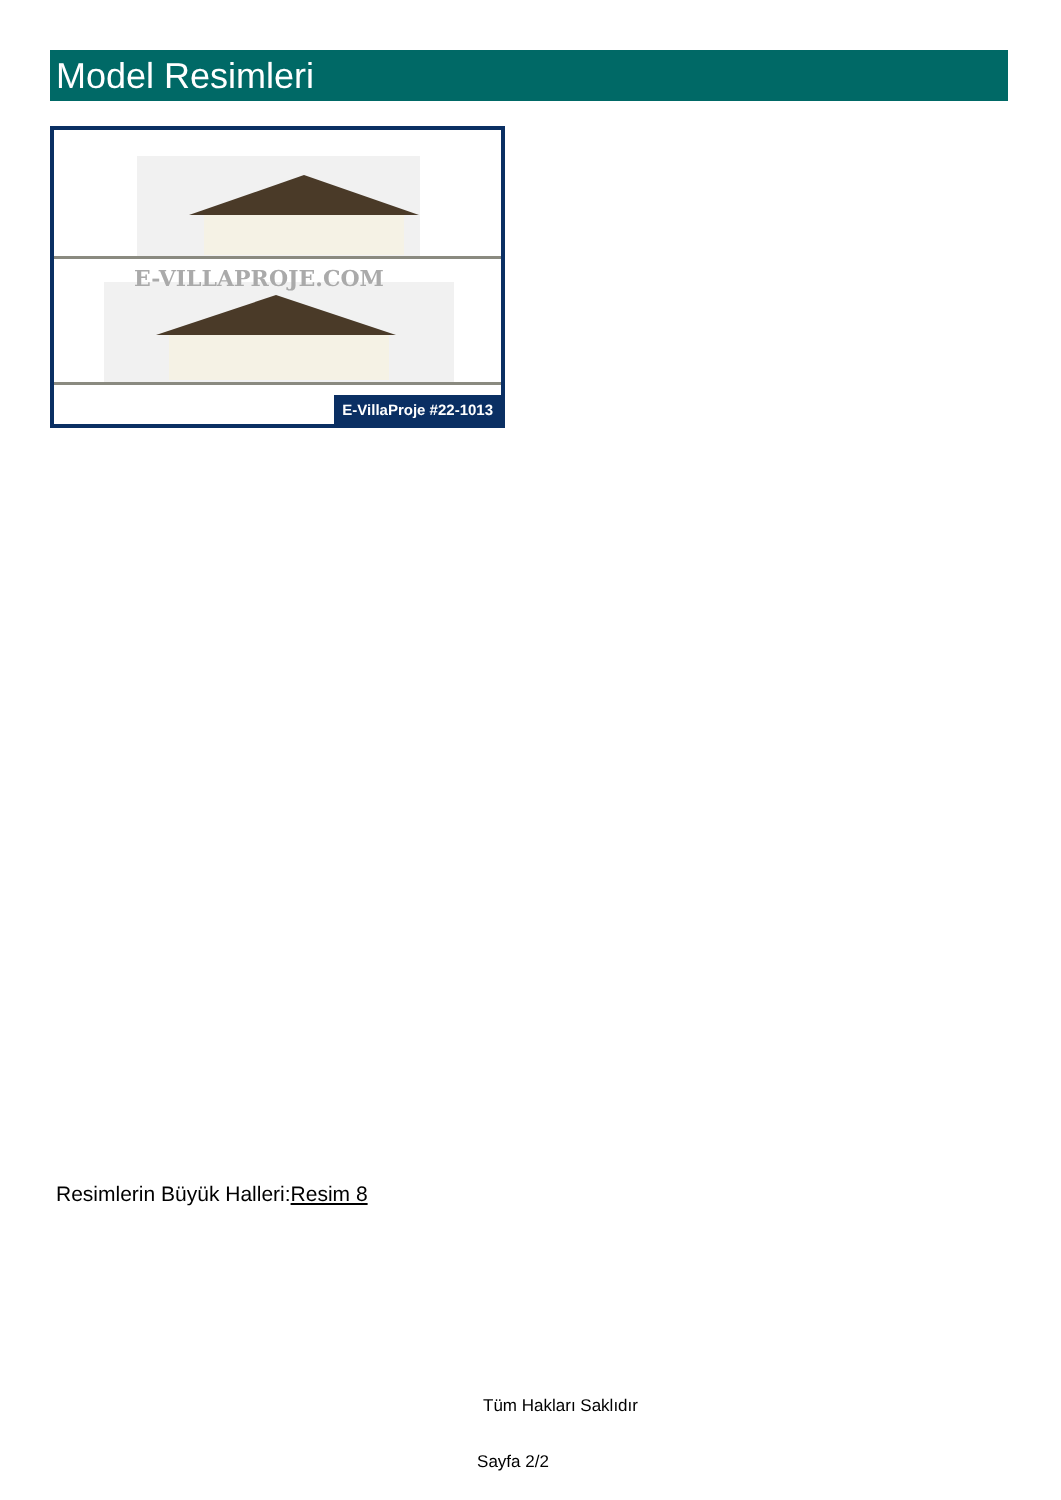Model Resimleri
E-VILLAPROJE.COM
E-VillaProje #22-1013
Resimlerin Büyük Halleri:Resim 8
Tüm Hakları Saklıdır
Sayfa 2/2